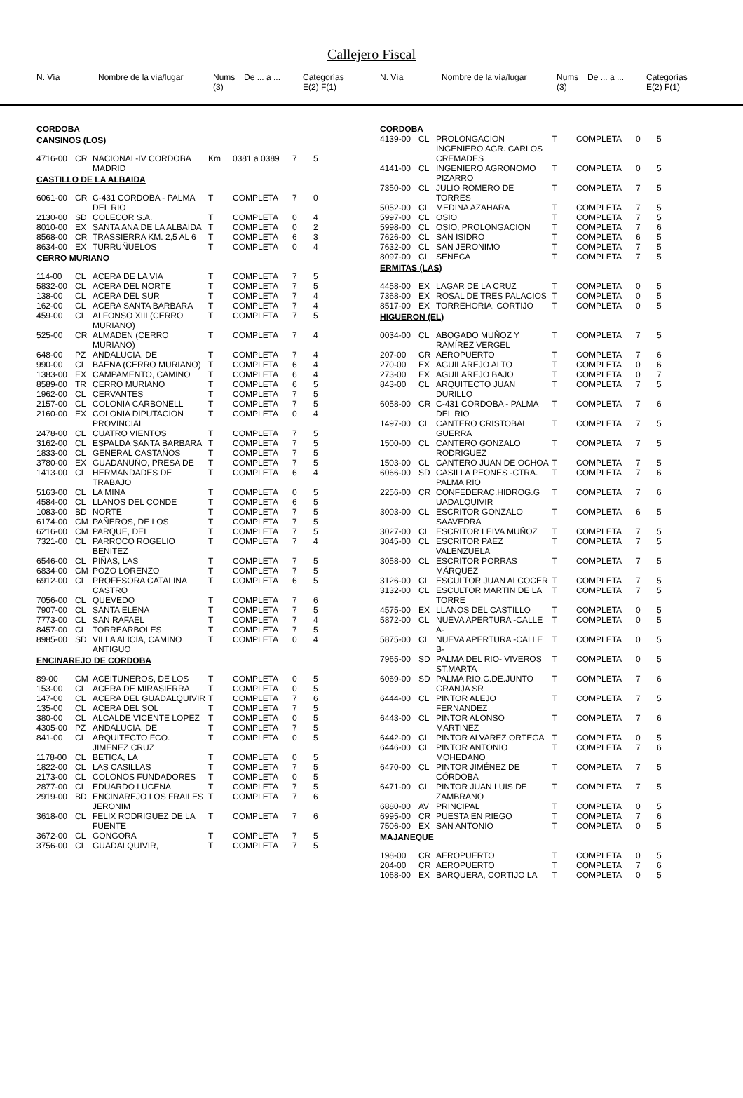Callejero Fiscal
| N. Vía | | Nombre de la vía/lugar | Nums (3) | De ... a ... | Categorías E(2) F(1) | |
| --- | --- | --- | --- | --- | --- | --- |
| N. Vía | | Nombre de la vía/lugar | Nums (3) | De ... a ... | Categorías E(2) F(1) | |
| --- | --- | --- | --- | --- | --- | --- |
| CORDOBA | | | | | | |
| CANSINOS (LOS) | | | | | | |
| 4716-00 | CR | NACIONAL-IV CORDOBA MADRID | Km | 0381 a 0389 | 7 | 5 |
| CASTILLO DE LA ALBAIDA | | | | | | |
| 6061-00 | CR | C-431 CORDOBA - PALMA DEL RIO | T | COMPLETA | 7 | 0 |
| 2130-00 | SD | COLECOR S.A. | T | COMPLETA | 0 | 4 |
| 8010-00 | EX | SANTA ANA DE LA ALBAIDA | T | COMPLETA | 0 | 2 |
| 8568-00 | CR | TRASSIERRA KM. 2,5 AL 6 | T | COMPLETA | 6 | 3 |
| 8634-00 | EX | TURRUÑUELOS | T | COMPLETA | 0 | 4 |
| CERRO MURIANO | | | | | | |
| 114-00 | CL | ACERA DE LA VIA | T | COMPLETA | 7 | 5 |
| 5832-00 | CL | ACERA DEL NORTE | T | COMPLETA | 7 | 5 |
| 138-00 | CL | ACERA DEL SUR | T | COMPLETA | 7 | 4 |
| 162-00 | CL | ACERA SANTA BARBARA | T | COMPLETA | 7 | 4 |
| 459-00 | CL | ALFONSO XIII (CERRO MURIANO) | T | COMPLETA | 7 | 5 |
| 525-00 | CR | ALMADEN (CERRO MURIANO) | T | COMPLETA | 7 | 4 |
| 648-00 | PZ | ANDALUCIA, DE | T | COMPLETA | 7 | 4 |
| 990-00 | CL | BAENA (CERRO MURIANO) | T | COMPLETA | 6 | 4 |
| 1383-00 | EX | CAMPAMENTO, CAMINO | T | COMPLETA | 6 | 4 |
| 8589-00 | TR | CERRO MURIANO | T | COMPLETA | 6 | 5 |
| 1962-00 | CL | CERVANTES | T | COMPLETA | 7 | 5 |
| 2157-00 | CL | COLONIA CARBONELL | T | COMPLETA | 7 | 5 |
| 2160-00 | EX | COLONIA DIPUTACION PROVINCIAL | T | COMPLETA | 0 | 4 |
| 2478-00 | CL | CUATRO VIENTOS | T | COMPLETA | 7 | 5 |
| 3162-00 | CL | ESPALDA SANTA BARBARA | T | COMPLETA | 7 | 5 |
| 1833-00 | CL | GENERAL CASTAÑOS | T | COMPLETA | 7 | 5 |
| 3780-00 | EX | GUADANUÑO, PRESA DE | T | COMPLETA | 7 | 5 |
| 1413-00 | CL | HERMANDADES DE TRABAJO | T | COMPLETA | 6 | 4 |
| 5163-00 | CL | LA MINA | T | COMPLETA | 0 | 5 |
| 4584-00 | CL | LLANOS DEL CONDE | T | COMPLETA | 6 | 5 |
| 1083-00 | BD | NORTE | T | COMPLETA | 7 | 5 |
| 6174-00 | CM | PAÑEROS, DE LOS | T | COMPLETA | 7 | 5 |
| 6216-00 | CM | PARQUE, DEL | T | COMPLETA | 7 | 5 |
| 7321-00 | CL | PARROCO ROGELIO BENITEZ | T | COMPLETA | 7 | 4 |
| 6546-00 | CL | PIÑAS, LAS | T | COMPLETA | 7 | 5 |
| 6834-00 | CM | POZO LORENZO | T | COMPLETA | 7 | 5 |
| 6912-00 | CL | PROFESORA CATALINA CASTRO | T | COMPLETA | 6 | 5 |
| 7056-00 | CL | QUEVEDO | T | COMPLETA | 7 | 6 |
| 7907-00 | CL | SANTA ELENA | T | COMPLETA | 7 | 5 |
| 7773-00 | CL | SAN RAFAEL | T | COMPLETA | 7 | 4 |
| 8457-00 | CL | TORREARBOLES | T | COMPLETA | 7 | 5 |
| 8985-00 | SD | VILLA ALICIA, CAMINO ANTIGUO | T | COMPLETA | 0 | 4 |
| ENCINAREJO DE CORDOBA | | | | | | |
| 89-00 | CM | ACEITUNEROS, DE LOS | T | COMPLETA | 0 | 5 |
| 153-00 | CL | ACERA DE MIRASIERRA | T | COMPLETA | 0 | 5 |
| 147-00 | CL | ACERA DEL GUADALQUIVIR | T | COMPLETA | 7 | 6 |
| 135-00 | CL | ACERA DEL SOL | T | COMPLETA | 7 | 5 |
| 380-00 | CL | ALCALDE VICENTE LOPEZ | T | COMPLETA | 0 | 5 |
| 4305-00 | PZ | ANDALUCIA, DE | T | COMPLETA | 7 | 5 |
| 841-00 | CL | ARQUITECTO FCO. JIMENEZ CRUZ | T | COMPLETA | 0 | 5 |
| 1178-00 | CL | BETICA, LA | T | COMPLETA | 0 | 5 |
| 1822-00 | CL | LAS CASILLAS | T | COMPLETA | 7 | 5 |
| 2173-00 | CL | COLONOS FUNDADORES | T | COMPLETA | 0 | 5 |
| 2877-00 | CL | EDUARDO LUCENA | T | COMPLETA | 7 | 5 |
| 2919-00 | BD | ENCINAREJO LOS FRAILES JERONIM | T | COMPLETA | 7 | 6 |
| 3618-00 | CL | FELIX RODRIGUEZ DE LA FUENTE | T | COMPLETA | 7 | 6 |
| 3672-00 | CL | GONGORA | T | COMPLETA | 7 | 5 |
| 3756-00 | CL | GUADALQUIVIR, | T | COMPLETA | 7 | 5 |
| CORDOBA | | | | | | |
| 4139-00 | CL | PROLONGACION INGENIERO AGR. CARLOS CREMADES | T | COMPLETA | 0 | 5 |
| 4141-00 | CL | INGENIERO AGRONOMO PIZARRO | T | COMPLETA | 0 | 5 |
| 7350-00 | CL | JULIO ROMERO DE TORRES | T | COMPLETA | 7 | 5 |
| 5052-00 | CL | MEDINA AZAHARA | T | COMPLETA | 7 | 5 |
| 5997-00 | CL | OSIO | T | COMPLETA | 7 | 5 |
| 5998-00 | CL | OSIO, PROLONGACION | T | COMPLETA | 7 | 6 |
| 7626-00 | CL | SAN ISIDRO | T | COMPLETA | 6 | 5 |
| 7632-00 | CL | SAN JERONIMO | T | COMPLETA | 7 | 5 |
| 8097-00 | CL | SENECA | T | COMPLETA | 7 | 5 |
| ERMITAS (LAS) | | | | | | |
| 4458-00 | EX | LAGAR DE LA CRUZ | T | COMPLETA | 0 | 5 |
| 7368-00 | EX | ROSAL DE TRES PALACIOS | T | COMPLETA | 0 | 5 |
| 8517-00 | EX | TORREHORIA, CORTIJO | T | COMPLETA | 0 | 5 |
| HIGUERON (EL) | | | | | | |
| 0034-00 | CL | ABOGADO MUÑOZ Y RAMÍREZ VERGEL | T | COMPLETA | 7 | 5 |
| 207-00 | CR | AEROPUERTO | T | COMPLETA | 7 | 6 |
| 270-00 | EX | AGUILAREJO ALTO | T | COMPLETA | 0 | 6 |
| 273-00 | EX | AGUILAREJO BAJO | T | COMPLETA | 0 | 7 |
| 843-00 | CL | ARQUITECTO JUAN DURILLO | T | COMPLETA | 7 | 5 |
| 6058-00 | CR | C-431 CORDOBA - PALMA DEL RIO | T | COMPLETA | 7 | 6 |
| 1497-00 | CL | CANTERO CRISTOBAL GUERRA | T | COMPLETA | 7 | 5 |
| 1500-00 | CL | CANTERO GONZALO RODRIGUEZ | T | COMPLETA | 7 | 5 |
| 1503-00 | CL | CANTERO JUAN DE OCHOA | T | COMPLETA | 7 | 5 |
| 6066-00 | SD | CASILLA PEONES -CTRA. PALMA RIO | T | COMPLETA | 7 | 6 |
| 2256-00 | CR | CONFEDERAC.HIDROG.G UADALQUIVIR | T | COMPLETA | 7 | 6 |
| 3003-00 | CL | ESCRITOR GONZALO SAAVEDRA | T | COMPLETA | 6 | 5 |
| 3027-00 | CL | ESCRITOR LEIVA MUÑOZ | T | COMPLETA | 7 | 5 |
| 3045-00 | CL | ESCRITOR PAEZ VALENZUELA | T | COMPLETA | 7 | 5 |
| 3058-00 | CL | ESCRITOR PORRAS MÁRQUEZ | T | COMPLETA | 7 | 5 |
| 3126-00 | CL | ESCULTOR JUAN ALCOCER | T | COMPLETA | 7 | 5 |
| 3132-00 | CL | ESCULTOR MARTIN DE LA TORRE | T | COMPLETA | 7 | 5 |
| 4575-00 | EX | LLANOS DEL CASTILLO | T | COMPLETA | 0 | 5 |
| 5872-00 | CL | NUEVA APERTURA -CALLE A- | T | COMPLETA | 0 | 5 |
| 5875-00 | CL | NUEVA APERTURA -CALLE B- | T | COMPLETA | 0 | 5 |
| 7965-00 | SD | PALMA DEL RIO- VIVEROS ST.MARTA | T | COMPLETA | 0 | 5 |
| 6069-00 | SD | PALMA RIO,C.DE.JUNTO GRANJA SR | T | COMPLETA | 7 | 6 |
| 6444-00 | CL | PINTOR ALEJO FERNANDEZ | T | COMPLETA | 7 | 5 |
| 6443-00 | CL | PINTOR ALONSO MARTINEZ | T | COMPLETA | 7 | 6 |
| 6442-00 | CL | PINTOR ALVAREZ ORTEGA | T | COMPLETA | 0 | 5 |
| 6446-00 | CL | PINTOR ANTONIO MOHEDANO | T | COMPLETA | 7 | 6 |
| 6470-00 | CL | PINTOR JIMÉNEZ DE CÓRDOBA | T | COMPLETA | 7 | 5 |
| 6471-00 | CL | PINTOR JUAN LUIS DE ZAMBRANO | T | COMPLETA | 7 | 5 |
| 6880-00 | AV | PRINCIPAL | T | COMPLETA | 0 | 5 |
| 6995-00 | CR | PUESTA EN RIEGO | T | COMPLETA | 7 | 6 |
| 7506-00 | EX | SAN ANTONIO | T | COMPLETA | 0 | 5 |
| MAJANEQUE | | | | | | |
| 198-00 | CR | AEROPUERTO | T | COMPLETA | 0 | 5 |
| 204-00 | CR | AEROPUERTO | T | COMPLETA | 7 | 6 |
| 1068-00 | EX | BARQUERA, CORTIJO LA | T | COMPLETA | 0 | 5 |